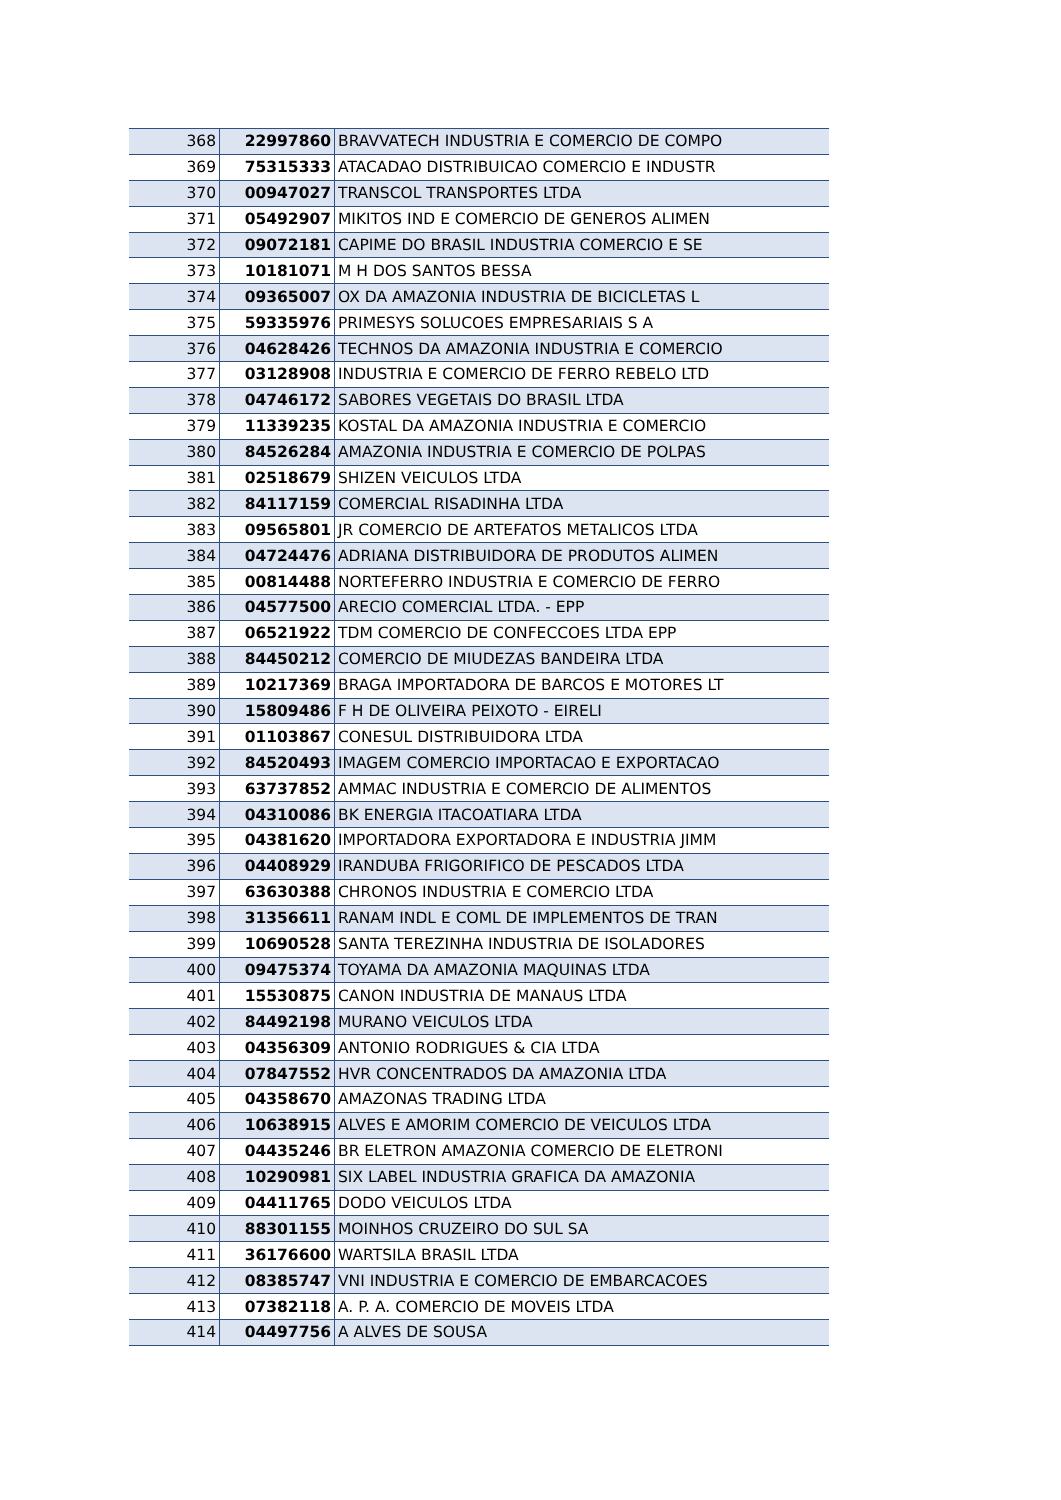| 368 | 22997860 | BRAVVATECH INDUSTRIA E COMERCIO DE COMPO |
| 369 | 75315333 | ATACADAO DISTRIBUICAO COMERCIO E INDUSTR |
| 370 | 00947027 | TRANSCOL TRANSPORTES LTDA |
| 371 | 05492907 | MIKITOS IND E COMERCIO DE GENEROS ALIMEN |
| 372 | 09072181 | CAPIME DO BRASIL INDUSTRIA COMERCIO E SE |
| 373 | 10181071 | M H DOS SANTOS BESSA |
| 374 | 09365007 | OX DA AMAZONIA INDUSTRIA DE BICICLETAS L |
| 375 | 59335976 | PRIMESYS SOLUCOES EMPRESARIAIS S A |
| 376 | 04628426 | TECHNOS DA AMAZONIA INDUSTRIA E COMERCIO |
| 377 | 03128908 | INDUSTRIA E COMERCIO DE FERRO REBELO LTD |
| 378 | 04746172 | SABORES VEGETAIS DO BRASIL LTDA |
| 379 | 11339235 | KOSTAL DA AMAZONIA INDUSTRIA E COMERCIO |
| 380 | 84526284 | AMAZONIA INDUSTRIA E COMERCIO DE POLPAS |
| 381 | 02518679 | SHIZEN VEICULOS LTDA |
| 382 | 84117159 | COMERCIAL RISADINHA LTDA |
| 383 | 09565801 | JR COMERCIO DE ARTEFATOS METALICOS LTDA |
| 384 | 04724476 | ADRIANA DISTRIBUIDORA DE PRODUTOS ALIMEN |
| 385 | 00814488 | NORTEFERRO INDUSTRIA E COMERCIO DE FERRO |
| 386 | 04577500 | ARECIO COMERCIAL LTDA. - EPP |
| 387 | 06521922 | TDM COMERCIO DE CONFECCOES LTDA EPP |
| 388 | 84450212 | COMERCIO DE MIUDEZAS BANDEIRA LTDA |
| 389 | 10217369 | BRAGA IMPORTADORA DE BARCOS E MOTORES LT |
| 390 | 15809486 | F H DE OLIVEIRA PEIXOTO - EIRELI |
| 391 | 01103867 | CONESUL DISTRIBUIDORA LTDA |
| 392 | 84520493 | IMAGEM COMERCIO IMPORTACAO E EXPORTACAO |
| 393 | 63737852 | AMMAC INDUSTRIA E COMERCIO DE ALIMENTOS |
| 394 | 04310086 | BK ENERGIA ITACOATIARA LTDA |
| 395 | 04381620 | IMPORTADORA EXPORTADORA E INDUSTRIA JIMM |
| 396 | 04408929 | IRANDUBA FRIGORIFICO DE PESCADOS LTDA |
| 397 | 63630388 | CHRONOS INDUSTRIA E COMERCIO LTDA |
| 398 | 31356611 | RANAM INDL E COML DE IMPLEMENTOS DE TRAN |
| 399 | 10690528 | SANTA TEREZINHA INDUSTRIA DE ISOLADORES |
| 400 | 09475374 | TOYAMA DA AMAZONIA MAQUINAS LTDA |
| 401 | 15530875 | CANON INDUSTRIA DE MANAUS LTDA |
| 402 | 84492198 | MURANO VEICULOS LTDA |
| 403 | 04356309 | ANTONIO RODRIGUES & CIA LTDA |
| 404 | 07847552 | HVR CONCENTRADOS DA AMAZONIA LTDA |
| 405 | 04358670 | AMAZONAS TRADING LTDA |
| 406 | 10638915 | ALVES E AMORIM COMERCIO DE VEICULOS LTDA |
| 407 | 04435246 | BR ELETRON AMAZONIA COMERCIO DE ELETRONI |
| 408 | 10290981 | SIX LABEL INDUSTRIA GRAFICA DA AMAZONIA |
| 409 | 04411765 | DODO VEICULOS LTDA |
| 410 | 88301155 | MOINHOS CRUZEIRO DO SUL SA |
| 411 | 36176600 | WARTSILA BRASIL LTDA |
| 412 | 08385747 | VNI INDUSTRIA E COMERCIO DE EMBARCACOES |
| 413 | 07382118 | A. P. A. COMERCIO DE MOVEIS LTDA |
| 414 | 04497756 | A ALVES DE SOUSA |